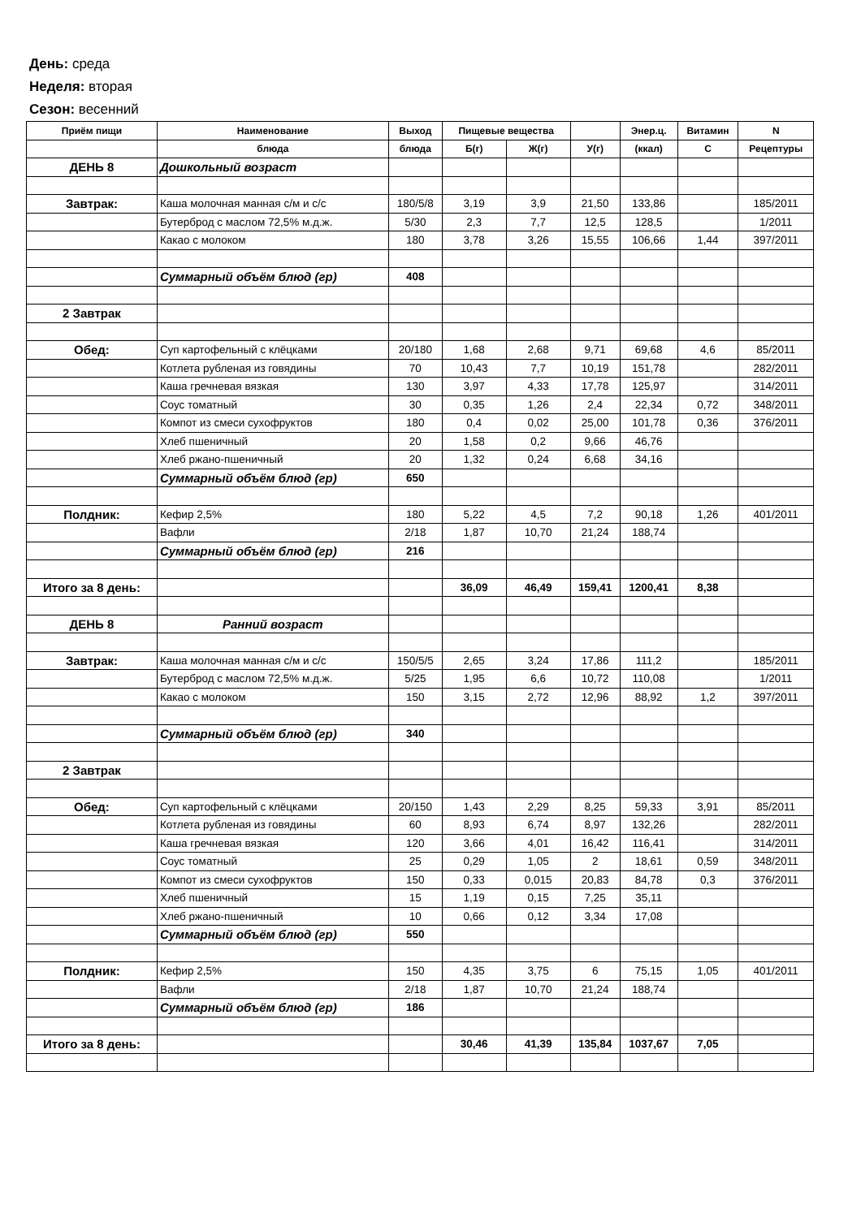День: среда
Неделя: вторая
Сезон: весенний
| Приём пищи | Наименование | Выход | Пищевые вещества | | | Энер.ц. | Витамин | N |
| --- | --- | --- | --- | --- | --- | --- | --- | --- |
| | блюда | блюда | Б(г) | Ж(г) | У(г) | (ккал) | С | Рецептуры |
| ДЕНЬ 8 | Дошкольный возраст | | | | | | | |
| Завтрак: | Каша молочная манная с/м и с/с | 180/5/8 | 3,19 | 3,9 | 21,50 | 133,86 | | 185/2011 |
| | Бутерброд с маслом 72,5% м.д.ж. | 5/30 | 2,3 | 7,7 | 12,5 | 128,5 | | 1/2011 |
| | Какао с молоком | 180 | 3,78 | 3,26 | 15,55 | 106,66 | 1,44 | 397/2011 |
| | Суммарный объём блюд (гр) | 408 | | | | | | |
| 2 Завтрак | | | | | | | | |
| Обед: | Суп картофельный с клёцками | 20/180 | 1,68 | 2,68 | 9,71 | 69,68 | 4,6 | 85/2011 |
| | Котлета рубленая из говядины | 70 | 10,43 | 7,7 | 10,19 | 151,78 | | 282/2011 |
| | Каша гречневая вязкая | 130 | 3,97 | 4,33 | 17,78 | 125,97 | | 314/2011 |
| | Соус томатный | 30 | 0,35 | 1,26 | 2,4 | 22,34 | 0,72 | 348/2011 |
| | Компот из смеси сухофруктов | 180 | 0,4 | 0,02 | 25,00 | 101,78 | 0,36 | 376/2011 |
| | Хлеб пшеничный | 20 | 1,58 | 0,2 | 9,66 | 46,76 | | |
| | Хлеб ржано-пшеничный | 20 | 1,32 | 0,24 | 6,68 | 34,16 | | |
| | Суммарный объём блюд (гр) | 650 | | | | | | |
| Полдник: | Кефир 2,5% | 180 | 5,22 | 4,5 | 7,2 | 90,18 | 1,26 | 401/2011 |
| | Вафли | 2/18 | 1,87 | 10,70 | 21,24 | 188,74 | | |
| | Суммарный объём блюд (гр) | 216 | | | | | | |
| Итого за 8 день: | | | 36,09 | 46,49 | 159,41 | 1200,41 | 8,38 | |
| ДЕНЬ 8 | Ранний возраст | | | | | | | |
| Завтрак: | Каша молочная манная с/м и с/с | 150/5/5 | 2,65 | 3,24 | 17,86 | 111,2 | | 185/2011 |
| | Бутерброд с маслом 72,5% м.д.ж. | 5/25 | 1,95 | 6,6 | 10,72 | 110,08 | | 1/2011 |
| | Какао с молоком | 150 | 3,15 | 2,72 | 12,96 | 88,92 | 1,2 | 397/2011 |
| | Суммарный объём блюд (гр) | 340 | | | | | | |
| 2 Завтрак | | | | | | | | |
| Обед: | Суп картофельный с клёцками | 20/150 | 1,43 | 2,29 | 8,25 | 59,33 | 3,91 | 85/2011 |
| | Котлета рубленая из говядины | 60 | 8,93 | 6,74 | 8,97 | 132,26 | | 282/2011 |
| | Каша гречневая вязкая | 120 | 3,66 | 4,01 | 16,42 | 116,41 | | 314/2011 |
| | Соус томатный | 25 | 0,29 | 1,05 | 2 | 18,61 | 0,59 | 348/2011 |
| | Компот из смеси сухофруктов | 150 | 0,33 | 0,015 | 20,83 | 84,78 | 0,3 | 376/2011 |
| | Хлеб пшеничный | 15 | 1,19 | 0,15 | 7,25 | 35,11 | | |
| | Хлеб ржано-пшеничный | 10 | 0,66 | 0,12 | 3,34 | 17,08 | | |
| | Суммарный объём блюд (гр) | 550 | | | | | | |
| Полдник: | Кефир 2,5% | 150 | 4,35 | 3,75 | 6 | 75,15 | 1,05 | 401/2011 |
| | Вафли | 2/18 | 1,87 | 10,70 | 21,24 | 188,74 | | |
| | Суммарный объём блюд (гр) | 186 | | | | | | |
| Итого за 8 день: | | | 30,46 | 41,39 | 135,84 | 1037,67 | 7,05 | |